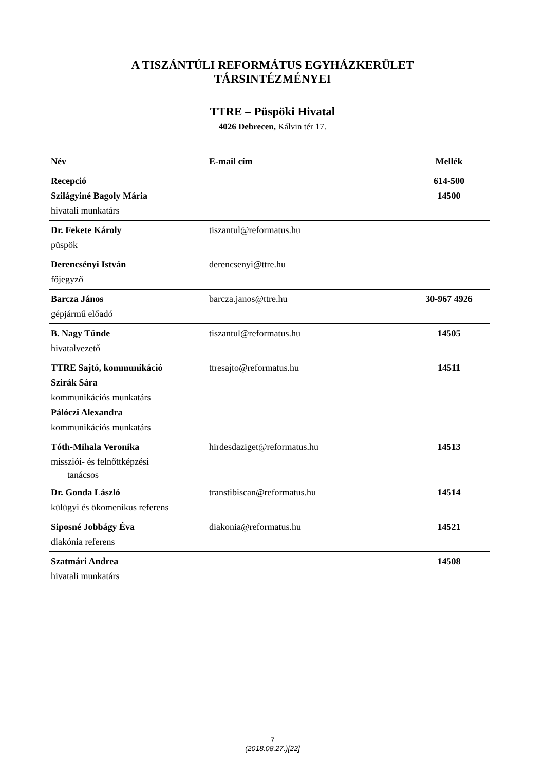A TISZÁNTÚLI REFORMÁTUS EGYHÁZKERÜLET
TÁRSINTÉZMÉNYEI
TTRE – Püspöki Hivatal
4026 Debrecen, Kálvin tér 17.
| Név | E-mail cím | Mellék |
| --- | --- | --- |
| Recepció Szilágyiné Bagoly Mária hivatali munkatárs | | 614-500 14500 |
| Dr. Fekete Károly püspök | tiszantul@reformatus.hu | |
| Derencsényi István főjegyző | derencsenyi@ttre.hu | |
| Barcza János gépjármű előadó | barcza.janos@ttre.hu | 30-967 4926 |
| B. Nagy Tünde hivatalvezető | tiszantul@reformatus.hu | 14505 |
| TTRE Sajtó, kommunikáció Szirák Sára kommunikációs munkatárs Pálóczi Alexandra kommunikációs munkatárs | ttresajto@reformatus.hu | 14511 |
| Tóth-Mihala Veronika missziói- és felnőttképzési tanácsos | hirdesdaziget@reformatus.hu | 14513 |
| Dr. Gonda László külügyi és ökomenikus referens | transtibiscan@reformatus.hu | 14514 |
| Siposné Jobbágy Éva diakónia referens | diakonia@reformatus.hu | 14521 |
| Szatmári Andrea hivatali munkatárs | | 14508 |
7
(2018.08.27.)[22]